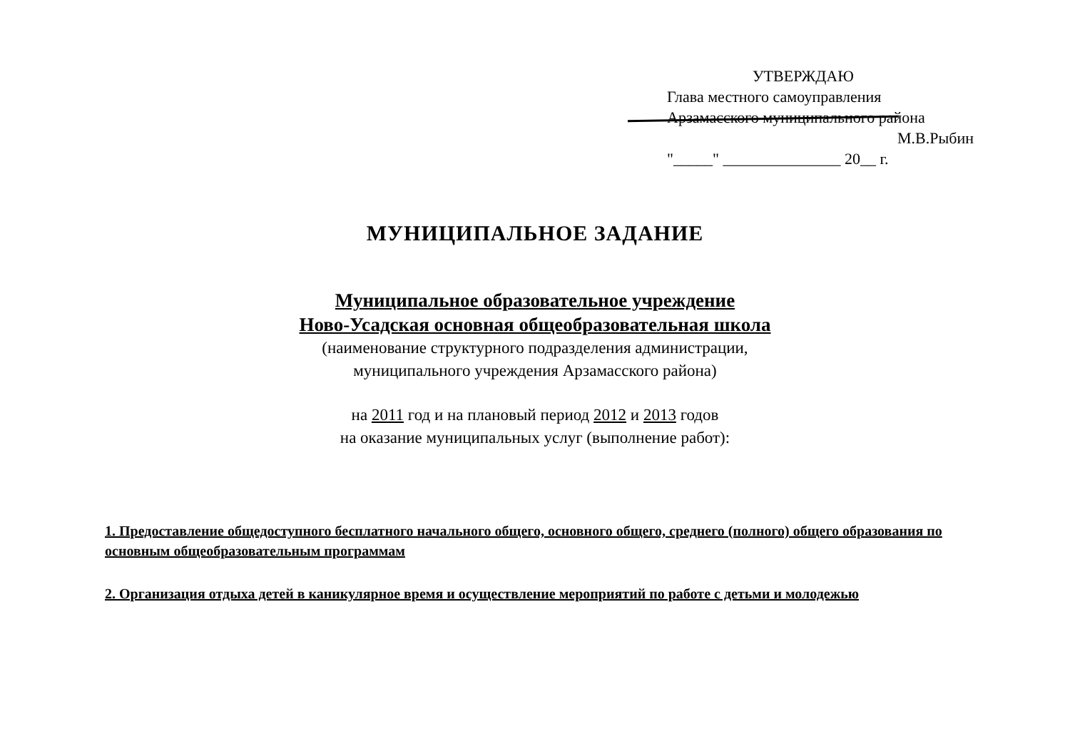УТВЕРЖДАЮ
Глава местного самоуправления
Арзамасского муниципального района
М.В.Рыбин
"_____" _______________ 20__ г.
МУНИЦИПАЛЬНОЕ ЗАДАНИЕ
Муниципальное образовательное учреждение
Ново-Усадская основная общеобразовательная школа
(наименование структурного подразделения администрации,
муниципального учреждения Арзамасского района)
на 2011 год и на плановый период 2012 и 2013 годов
на оказание муниципальных услуг (выполнение работ):
1. Предоставление общедоступного бесплатного начального общего, основного общего, среднего (полного) общего образования по основным общеобразовательным программам
2. Организация отдыха детей в каникулярное время и осуществление мероприятий по работе с детьми и молодежью